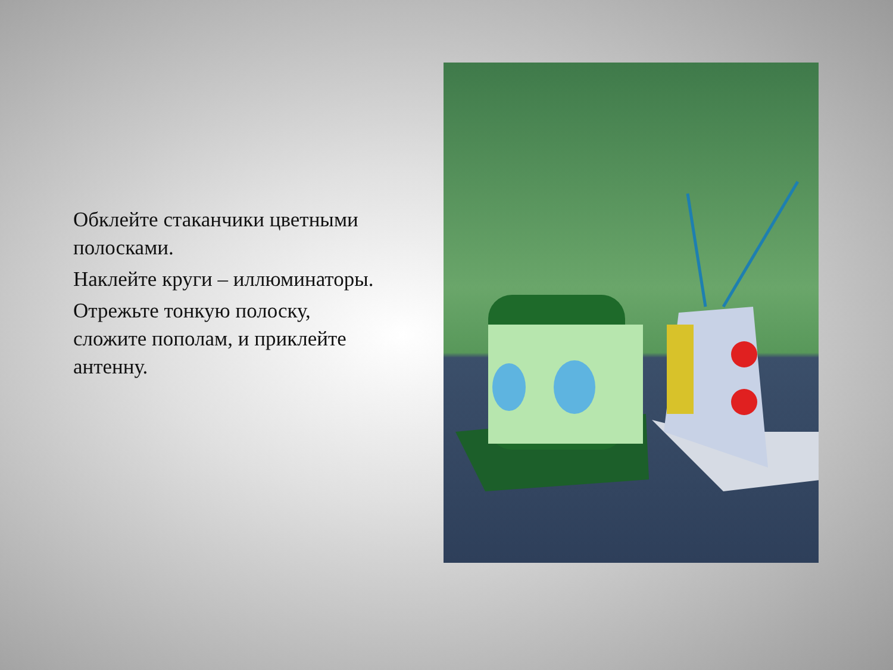Обклейте стаканчики цветными полосками.
Наклейте круги – иллюминаторы.
Отрежьте тонкую полоску, сложите пополам, и приклейте антенну.